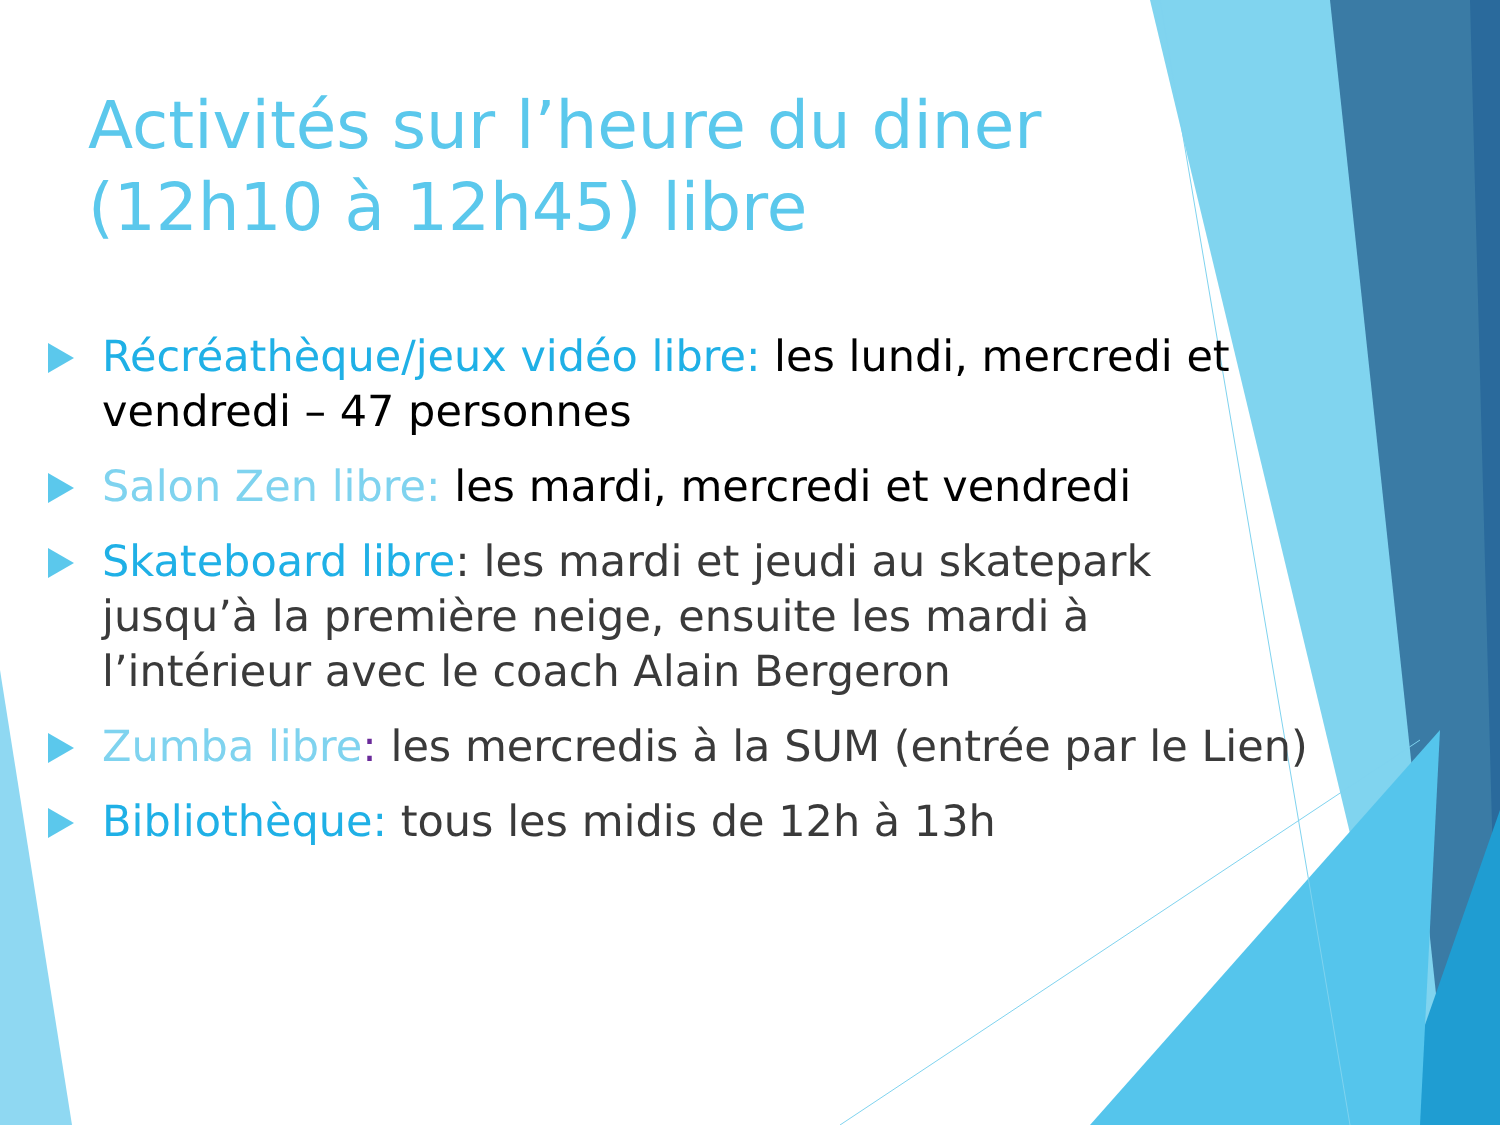Activités sur l’heure du diner
(12h10 à 12h45) libre
Récréathèque/jeux vidéo libre: les lundi, mercredi et vendredi – 47 personnes
Salon Zen libre: les mardi, mercredi et vendredi
Skateboard libre: les mardi et jeudi au skatepark jusqu’à la première neige, ensuite les mardi à l’intérieur avec le coach Alain Bergeron
Zumba libre: les mercredis à la SUM (entrée par le Lien)
Bibliothèque: tous les midis de 12h à 13h